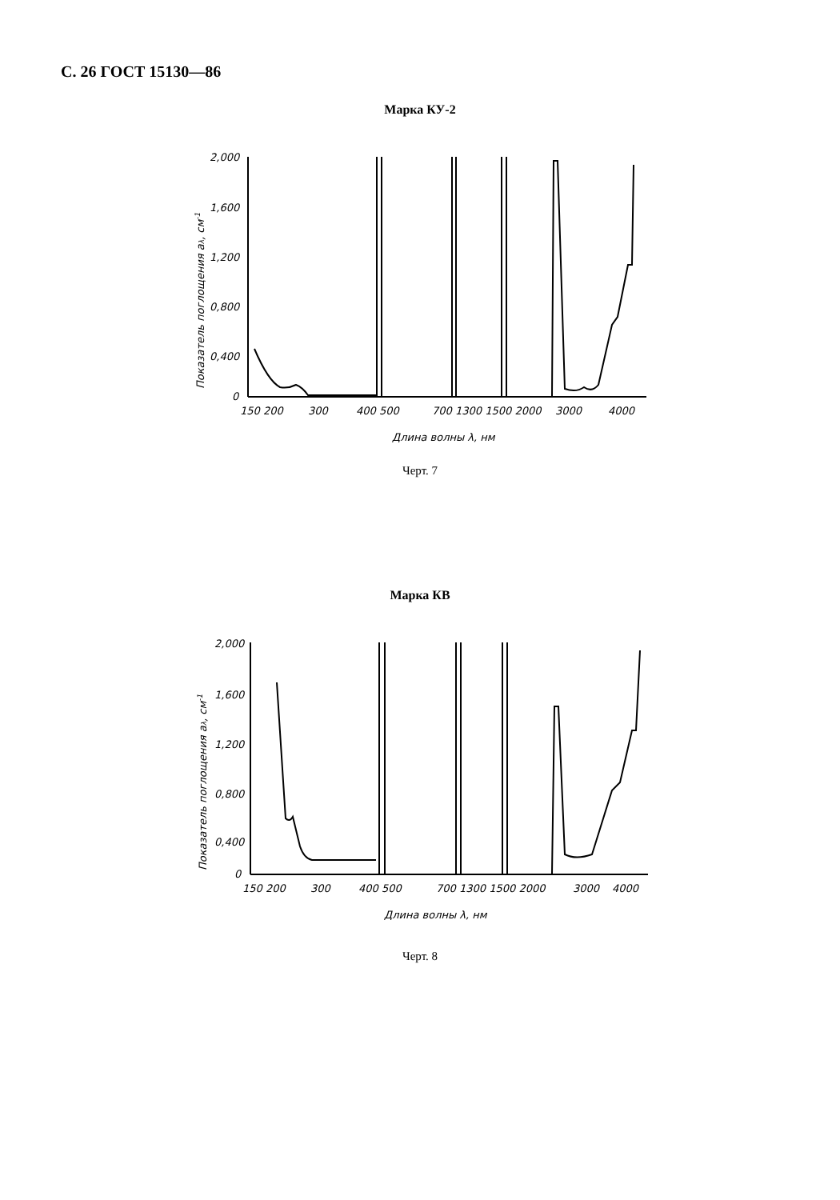С. 26 ГОСТ 15130—86
Марка КУ-2
2,000
1,600
1,200
0,800
0,400
0
150 200
300
400 500
700 1300 1500 2000
3000
4000
Длина волны λ, нм
Показатель поглощения aλ, см-1
Черт. 7
Марка КВ
2,000
1,600
1,200
0,800
0,400
0
150 200
300
400 500
700 1300 1500 2000
3000
4000
Длина волны λ, нм
Показатель поглощения aλ, см-1
Черт. 8